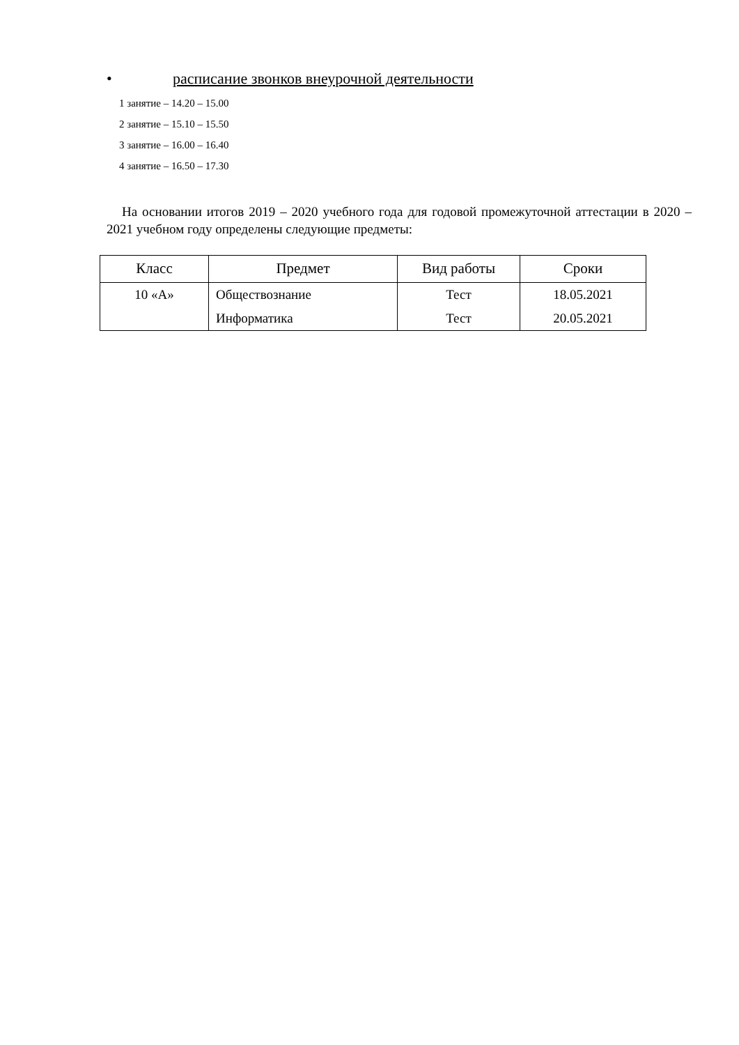• расписание звонков внеурочной деятельности
1 занятие – 14.20 – 15.00
2 занятие – 15.10 – 15.50
3 занятие – 16.00 – 16.40
4 занятие – 16.50 – 17.30
На основании итогов 2019 – 2020 учебного года для годовой промежуточной аттестации в 2020 – 2021 учебном году определены следующие предметы:
| Класс | Предмет | Вид работы | Сроки |
| --- | --- | --- | --- |
| 10 «А» | Обществознание | Тест | 18.05.2021 |
| | Информатика | Тест | 20.05.2021 |